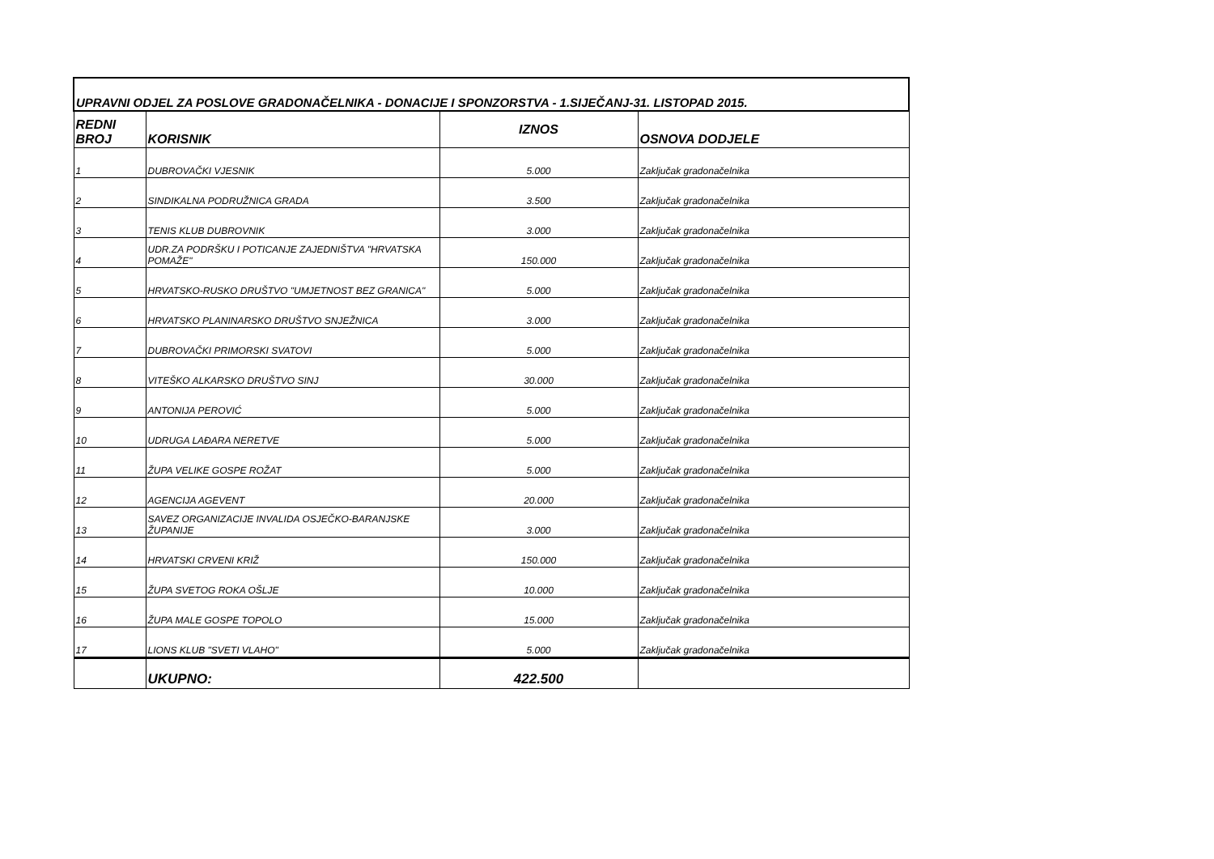| UPRAVNI ODJEL ZA POSLOVE GRADONAČELNIKA - DONACIJE I SPONZORSTVA - 1.SIJEČANJ-31. LISTOPAD 2015. | | | |
| REDNI BROJ | KORISNIK | IZNOS | OSNOVA DODJELE |
| 1 | DUBROVAČKI VJESNIK | 5.000 | Zaključak gradonačelnika |
| 2 | SINDIKALNA PODRUŽNICA GRADA | 3.500 | Zaključak gradonačelnika |
| 3 | TENIS KLUB DUBROVNIK | 3.000 | Zaključak gradonačelnika |
| 4 | UDR.ZA PODRŠKU I POTICANJE ZAJEDNIŠTVA "HRVATSKA POMAŽE" | 150.000 | Zaključak gradonačelnika |
| 5 | HRVATSKO-RUSKO DRUŠTVO "UMJETNOST BEZ GRANICA" | 5.000 | Zaključak gradonačelnika |
| 6 | HRVATSKO PLANINARSKO DRUŠTVO SNJEŽNICA | 3.000 | Zaključak gradonačelnika |
| 7 | DUBROVAČKI PRIMORSKI SVATOVI | 5.000 | Zaključak gradonačelnika |
| 8 | VITEŠKO ALKARSKO DRUŠTVO SINJ | 30.000 | Zaključak gradonačelnika |
| 9 | ANTONIJA PEROVIĆ | 5.000 | Zaključak gradonačelnika |
| 10 | UDRUGA LAĐARA NERETVE | 5.000 | Zaključak gradonačelnika |
| 11 | ŽUPA VELIKE GOSPE ROŽAT | 5.000 | Zaključak gradonačelnika |
| 12 | AGENCIJA AGEVENT | 20.000 | Zaključak gradonačelnika |
| 13 | SAVEZ ORGANIZACIJE INVALIDA OSJEČKO-BARANJSKE ŽUPANIJE | 3.000 | Zaključak gradonačelnika |
| 14 | HRVATSKI CRVENI KRIŽ | 150.000 | Zaključak gradonačelnika |
| 15 | ŽUPA SVETOG ROKA OŠLJE | 10.000 | Zaključak gradonačelnika |
| 16 | ŽUPA MALE GOSPE TOPOLO | 15.000 | Zaključak gradonačelnika |
| 17 | LIONS KLUB "SVETI VLAHO" | 5.000 | Zaključak gradonačelnika |
| | UKUPNO: | 422.500 | |